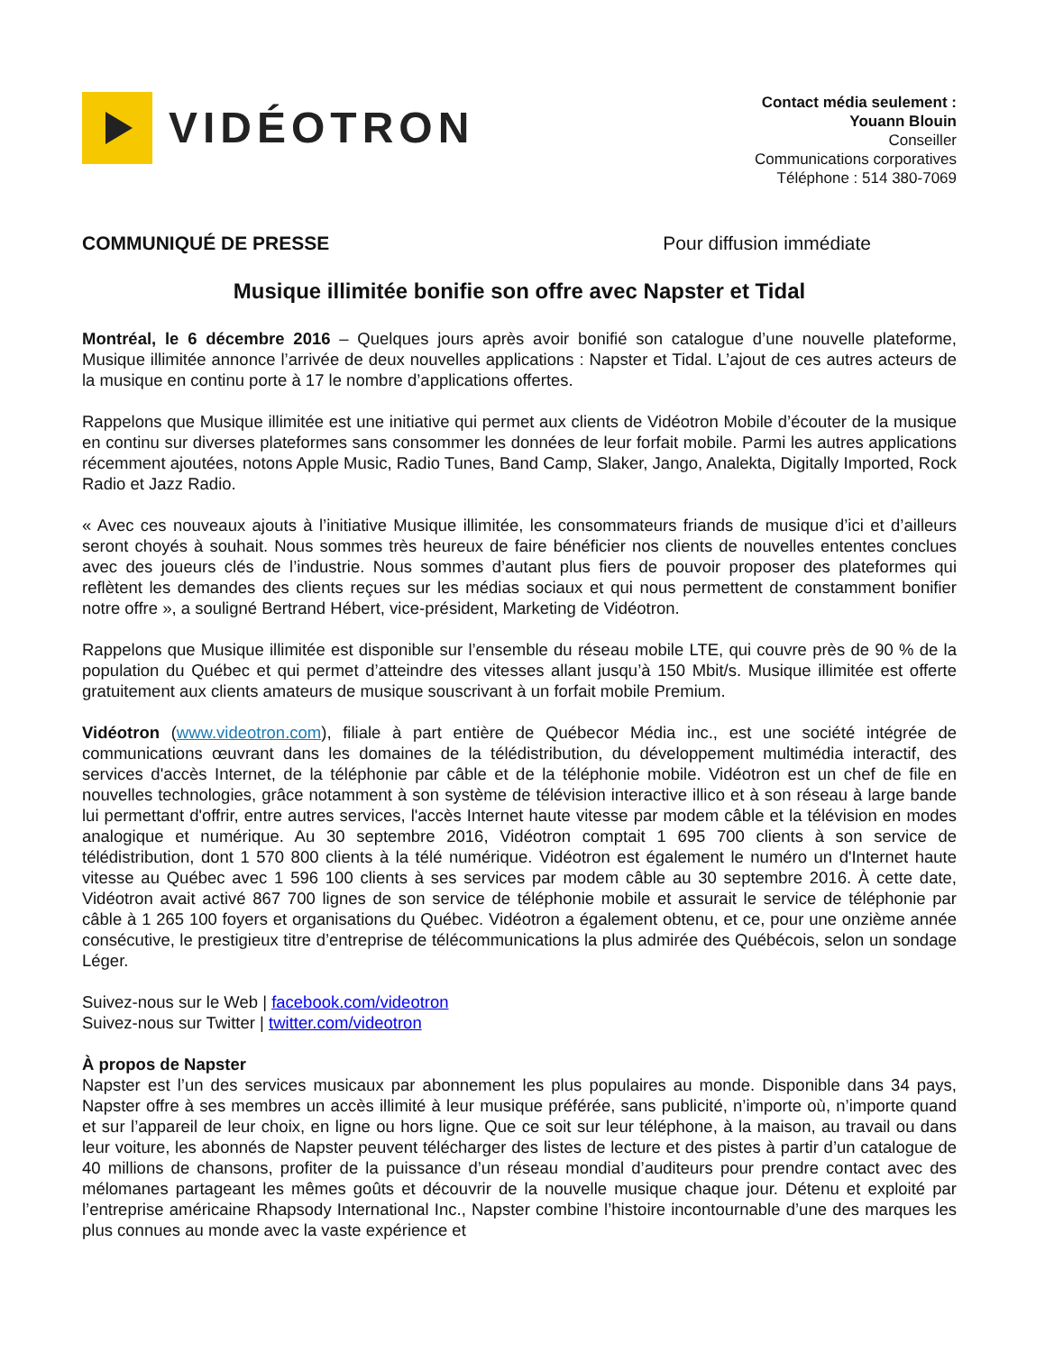VIDÉOTRON
Contact média seulement :
Youann Blouin
Conseiller
Communications corporatives
Téléphone : 514 380-7069
COMMUNIQUÉ DE PRESSE Pour diffusion immédiate
Musique illimitée bonifie son offre avec Napster et Tidal
Montréal, le 6 décembre 2016 – Quelques jours après avoir bonifié son catalogue d’une nouvelle plateforme, Musique illimitée annonce l’arrivée de deux nouvelles applications : Napster et Tidal. L’ajout de ces autres acteurs de la musique en continu porte à 17 le nombre d’applications offertes.
Rappelons que Musique illimitée est une initiative qui permet aux clients de Vidéotron Mobile d’écouter de la musique en continu sur diverses plateformes sans consommer les données de leur forfait mobile. Parmi les autres applications récemment ajoutées, notons Apple Music, Radio Tunes, Band Camp, Slaker, Jango, Analekta, Digitally Imported, Rock Radio et Jazz Radio.
« Avec ces nouveaux ajouts à l’initiative Musique illimitée, les consommateurs friands de musique d’ici et d’ailleurs seront choyés à souhait. Nous sommes très heureux de faire bénéficier nos clients de nouvelles ententes conclues avec des joueurs clés de l’industrie. Nous sommes d’autant plus fiers de pouvoir proposer des plateformes qui reflètent les demandes des clients reçues sur les médias sociaux et qui nous permettent de constamment bonifier notre offre », a souligné Bertrand Hébert, vice-président, Marketing de Vidéotron.
Rappelons que Musique illimitée est disponible sur l’ensemble du réseau mobile LTE, qui couvre près de 90 % de la population du Québec et qui permet d’atteindre des vitesses allant jusqu’à 150 Mbit/s. Musique illimitée est offerte gratuitement aux clients amateurs de musique souscrivant à un forfait mobile Premium.
Vidéotron (www.videotron.com), filiale à part entière de Québecor Média inc., est une société intégrée de communications œuvrant dans les domaines de la télédistribution, du développement multimédia interactif, des services d'accès Internet, de la téléphonie par câble et de la téléphonie mobile. Vidéotron est un chef de file en nouvelles technologies, grâce notamment à son système de télévision interactive illico et à son réseau à large bande lui permettant d'offrir, entre autres services, l'accès Internet haute vitesse par modem câble et la télévision en modes analogique et numérique. Au 30 septembre 2016, Vidéotron comptait 1 695 700 clients à son service de télédistribution, dont 1 570 800 clients à la télé numérique. Vidéotron est également le numéro un d'Internet haute vitesse au Québec avec 1 596 100 clients à ses services par modem câble au 30 septembre 2016. À cette date, Vidéotron avait activé 867 700 lignes de son service de téléphonie mobile et assurait le service de téléphonie par câble à 1 265 100 foyers et organisations du Québec. Vidéotron a également obtenu, et ce, pour une onzième année consécutive, le prestigieux titre d’entreprise de télécommunications la plus admirée des Québécois, selon un sondage Léger.
Suivez-nous sur le Web | facebook.com/videotron
Suivez-nous sur Twitter | twitter.com/videotron
À propos de Napster
Napster est l’un des services musicaux par abonnement les plus populaires au monde. Disponible dans 34 pays, Napster offre à ses membres un accès illimité à leur musique préférée, sans publicité, n’importe où, n’importe quand et sur l’appareil de leur choix, en ligne ou hors ligne. Que ce soit sur leur téléphone, à la maison, au travail ou dans leur voiture, les abonnés de Napster peuvent télécharger des listes de lecture et des pistes à partir d’un catalogue de 40 millions de chansons, profiter de la puissance d’un réseau mondial d’auditeurs pour prendre contact avec des mélomanes partageant les mêmes goûts et découvrir de la nouvelle musique chaque jour. Détenu et exploité par l’entreprise américaine Rhapsody International Inc., Napster combine l’histoire incontournable d’une des marques les plus connues au monde avec la vaste expérience et